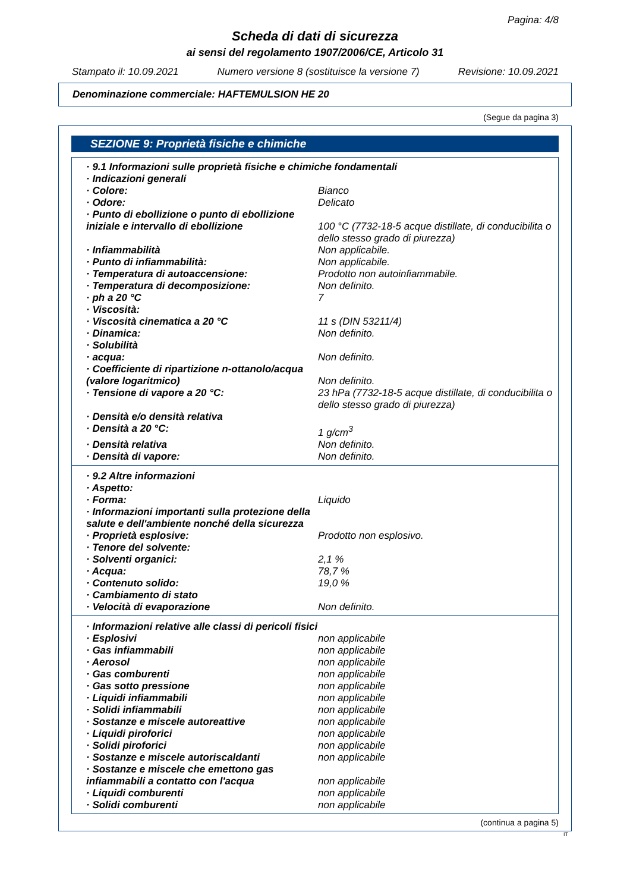Pagina: 4/8
Scheda di dati di sicurezza
ai sensi del regolamento 1907/2006/CE, Articolo 31
Stampato il: 10.09.2021 Numero versione 8 (sostituisce la versione 7) Revisione: 10.09.2021
Denominazione commerciale: HAFTEMULSION HE 20
(Segue da pagina 3)
SEZIONE 9: Proprietà fisiche e chimiche
| · 9.1 Informazioni sulle proprietà fisiche e chimiche fondamentali | |
| · Indicazioni generali | |
| · Colore: | Bianco |
| · Odore: | Delicato |
| · Punto di ebollizione o punto di ebollizione iniziale e intervallo di ebollizione | 100 °C (7732-18-5 acque distillate, di conducibilita o dello stesso grado di piurezza) |
| · Infiammabilità | Non applicabile. |
| · Punto di infiammabilità: | Non applicabile. |
| · Temperatura di autoaccensione: | Prodotto non autoinfiammabile. |
| · Temperatura di decomposizione: | Non definito. |
| · ph a 20 °C | 7 |
| · Viscosità: | |
| · Viscosità cinematica a 20 °C | 11 s (DIN 53211/4) |
| · Dinamica: | Non definito. |
| · Solubilità | |
| · acqua: | Non definito. |
| · Coefficiente di ripartizione n-ottanolo/acqua (valore logaritmico) | Non definito. |
| · Tensione di vapore a 20 °C: | 23 hPa (7732-18-5 acque distillate, di conducibilita o dello stesso grado di piurezza) |
| · Densità e/o densità relativa | |
| · Densità a 20 °C: | 1 g/cm<sup>3</sup> |
| · Densità relativa | Non definito. |
| · Densità di vapore: | Non definito. |
| · 9.2 Altre informazioni | |
| · Aspetto: | |
| · Forma: | Liquido |
| · Informazioni importanti sulla protezione della salute e dell'ambiente nonché della sicurezza | |
| · Proprietà esplosive: | Prodotto non esplosivo. |
| · Tenore del solvente: | |
| · Solventi organici: | 2,1 % |
| · Acqua: | 78,7 % |
| · Contenuto solido: | 19,0 % |
| · Cambiamento di stato | |
| · Velocità di evaporazione | Non definito. |
| · Informazioni relative alle classi di pericoli fisici | |
| · Esplosivi | non applicabile |
| · Gas infiammabili | non applicabile |
| · Aerosol | non applicabile |
| · Gas comburenti | non applicabile |
| · Gas sotto pressione | non applicabile |
| · Liquidi infiammabili | non applicabile |
| · Solidi infiammabili | non applicabile |
| · Sostanze e miscele autoreattive | non applicabile |
| · Liquidi piroforici | non applicabile |
| · Solidi piroforici | non applicabile |
| · Sostanze e miscele autoriscaldanti | non applicabile |
| · Sostanze e miscele che emettono gas infiammabili a contatto con l'acqua | non applicabile |
| · Liquidi comburenti | non applicabile |
| · Solidi comburenti | non applicabile |
(continua a pagina 5)
IT